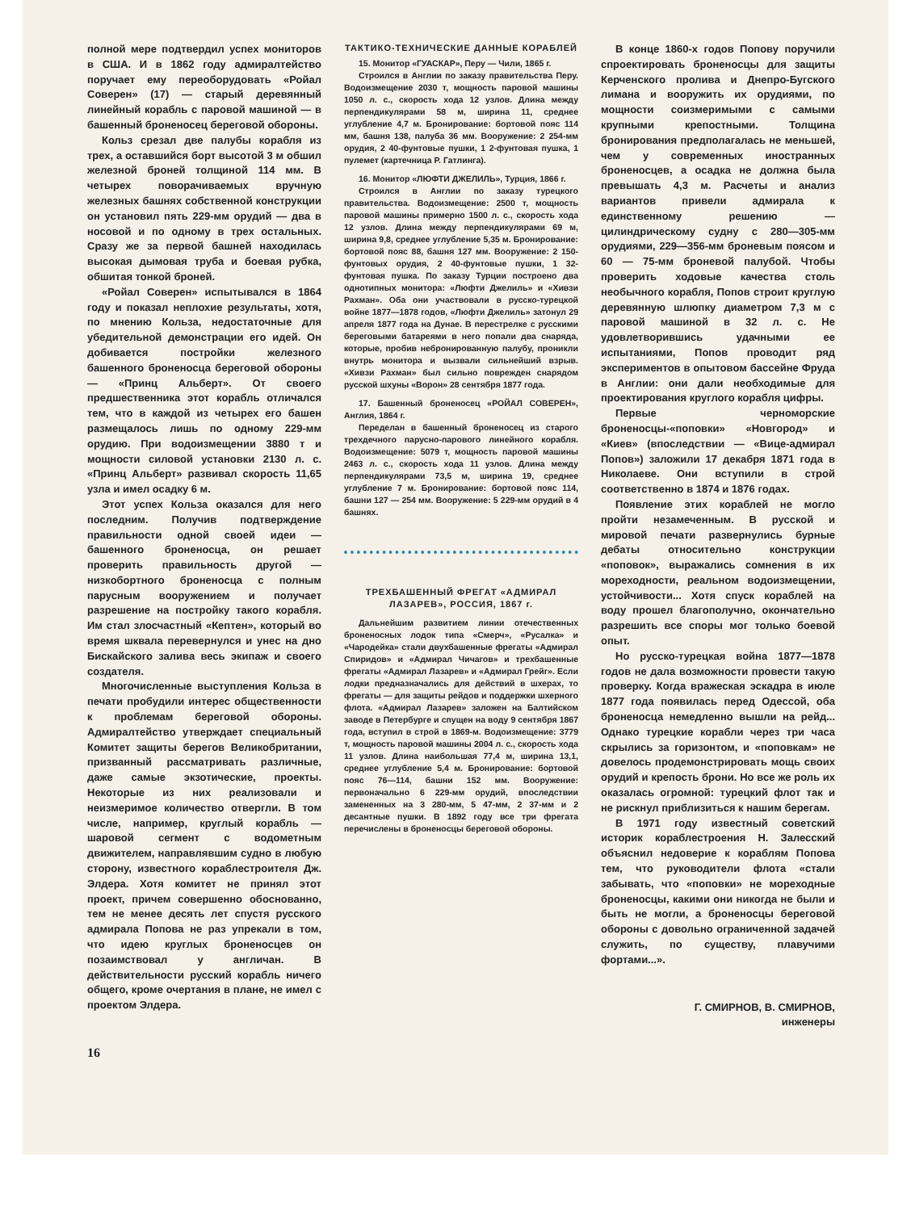полной мере подтвердил успех мониторов в США. И в 1862 году адмиралтейство поручает ему переоборудовать «Ройал Соверен» (17) — старый деревянный линейный корабль с паровой машиной — в башенный броненосец береговой обороны.
Кольз срезал две палубы корабля из трех, а оставшийся борт высотой 3 м обшил железной броней толщиной 114 мм. В четырех поворачиваемых вручную железных башнях собственной конструкции он установил пять 229-мм орудий — два в носовой и по одному в трех остальных. Сразу же за первой башней находилась высокая дымовая труба и боевая рубка, обшитая тонкой броней.
«Ройал Соверен» испытывался в 1864 году и показал неплохие результаты, хотя, по мнению Кольза, недостаточные для убедительной демонстрации его идей. Он добивается постройки железного башенного броненосца береговой обороны — «Принц Альберт». От своего предшественника этот корабль отличался тем, что в каждой из четырех его башен размещалось лишь по одному 229-мм орудию. При водоизмещении 3880 т и мощности силовой установки 2130 л. с. «Принц Альберт» развивал скорость 11,65 узла и имел осадку 6 м.
Этот успех Кольза оказался для него последним. Получив подтверждение правильности одной своей идеи — башенного броненосца, он решает проверить правильность другой — низкобортного броненосца с полным парусным вооружением и получает разрешение на постройку такого корабля. Им стал злосчастный «Кептен», который во время шквала перевернулся и унес на дно Бискайского залива весь экипаж и своего создателя.
Многочисленные выступления Кольза в печати пробудили интерес общественности к проблемам береговой обороны. Адмиралтейство утверждает специальный Комитет защиты берегов Великобритании, призванный рассматривать различные, даже самые экзотические, проекты. Некоторые из них реализовали и неизмеримое количество отвергли. В том числе, например, круглый корабль — шаровой сегмент с водометным движителем, направлявшим судно в любую сторону, известного кораблестроителя Дж. Элдера. Хотя комитет не принял этот проект, причем совершенно обоснованно, тем не менее десять лет спустя русского адмирала Попова не раз упрекали в том, что идею круглых броненосцев он позаимствовал у англичан. В действительности русский корабль ничего общего, кроме очертания в плане, не имел с проектом Элдера.
16
ТАКТИКО-ТЕХНИЧЕСКИЕ ДАННЫЕ КОРАБЛЕЙ
15. Монитор «ГУАСКАР», Перу — Чили, 1865 г.
Строился в Англии по заказу правительства Перу. Водоизмещение 2030 т, мощность паровой машины 1050 л. с., скорость хода 12 узлов. Длина между перпендикулярами 58 м, ширина 11, среднее углубление 4,7 м. Бронирование: бортовой пояс 114 мм, башня 138, палуба 36 мм. Вооружение: 2 254-мм орудия, 2 40-фунтовые пушки, 1 2-фунтовая пушка, 1 пулемет (картечница Р. Гатлинга).
16. Монитор «ЛЮФТИ ДЖЕЛИЛЬ», Турция, 1866 г.
Строился в Англии по заказу турецкого правительства. Водоизмещение: 2500 т, мощность паровой машины примерно 1500 л. с., скорость хода 12 узлов. Длина между перпендикулярами 69 м, ширина 9,8, среднее углубление 5,35 м. Бронирование: бортовой пояс 88, башня 127 мм. Вооружение: 2 150-фунтовых орудия, 2 40-фунтовые пушки, 1 32-фунтовая пушка. По заказу Турции построено два однотипных монитора: «Люфти Джелиль» и «Хивзи Рахман». Оба они участвовали в русско-турецкой войне 1877—1878 годов, «Люфти Джелиль» затонул 29 апреля 1877 года на Дунае. В перестрелке с русскими береговыми батареями в него попали два снаряда, которые, пробив небронированную палубу, проникли внутрь монитора и вызвали сильнейший взрыв. «Хивзи Рахман» был сильно поврежден снарядом русской шхуны «Ворон» 28 сентября 1877 года.
17. Башенный броненосец «РОЙАЛ СОВЕРЕН», Англия, 1864 г.
Переделан в башенный броненосец из старого трехдечного парусно-парового линейного корабля. Водоизмещение: 5079 т, мощность паровой машины 2463 л. с., скорость хода 11 узлов. Длина между перпендикулярами 73,5 м, ширина 19, среднее углубление 7 м. Бронирование: бортовой пояс 114, башни 127 — 254 мм. Вооружение: 5 229-мм орудий в 4 башнях.
ТРЕХБАШЕННЫЙ ФРЕГАТ «АДМИРАЛ ЛАЗАРЕВ», РОССИЯ, 1867 г.
Дальнейшим развитием линии отечественных броненосных лодок типа «Смерч», «Русалка» и «Чародейка» стали двухбашенные фрегаты «Адмирал Спиридов» и «Адмирал Чичагов» и трехбашенные фрегаты «Адмирал Лазарев» и «Адмирал Грейг». Если лодки предназначались для действий в шхерах, то фрегаты — для защиты рейдов и поддержки шхерного флота. «Адмирал Лазарев» заложен на Балтийском заводе в Петербурге и спущен на воду 9 сентября 1867 года, вступил в строй в 1869-м. Водоизмещение: 3779 т, мощность паровой машины 2004 л. с., скорость хода 11 узлов. Длина наибольшая 77,4 м, ширина 13,1, среднее углубление 5,4 м. Бронирование: бортовой пояс 76—114, башни 152 мм. Вооружение: первоначально 6 229-мм орудий, впоследствии замененных на 3 280-мм, 5 47-мм, 2 37-мм и 2 десантные пушки. В 1892 году все три фрегата перечислены в броненосцы береговой обороны.
В конце 1860-х годов Попову поручили спроектировать броненосцы для защиты Керченского пролива и Днепро-Бугского лимана и вооружить их орудиями, по мощности соизмеримыми с самыми крупными крепостными. Толщина бронирования предполагалась не меньшей, чем у современных иностранных броненосцев, а осадка не должна была превышать 4,3 м. Расчеты и анализ вариантов привели адмирала к единственному решению — цилиндрическому судну с 280—305-мм орудиями, 229—356-мм броневым поясом и 60 — 75-мм броневой палубой. Чтобы проверить ходовые качества столь необычного корабля, Попов строит круглую деревянную шлюпку диаметром 7,3 м с паровой машиной в 32 л. с. Не удовлетворившись удачными ее испытаниями, Попов проводит ряд экспериментов в опытовом бассейне Фруда в Англии: они дали необходимые для проектирования круглого корабля цифры.
Первые черноморские броненосцы-«поповки» «Новгород» и «Киев» (впоследствии — «Вице-адмирал Попов») заложили 17 декабря 1871 года в Николаеве. Они вступили в строй соответственно в 1874 и 1876 годах.
Появление этих кораблей не могло пройти незамеченным. В русской и мировой печати развернулись бурные дебаты относительно конструкции «поповок», выражались сомнения в их мореходности, реальном водоизмещении, устойчивости... Хотя спуск кораблей на воду прошел благополучно, окончательно разрешить все споры мог только боевой опыт.
Но русско-турецкая война 1877—1878 годов не дала возможности провести такую проверку. Когда вражеская эскадра в июле 1877 года появилась перед Одессой, оба броненосца немедленно вышли на рейд... Однако турецкие корабли через три часа скрылись за горизонтом, и «поповкам» не довелось продемонстрировать мощь своих орудий и крепость брони. Но все же роль их оказалась огромной: турецкий флот так и не рискнул приблизиться к нашим берегам.
В 1971 году известный советский историк кораблестроения Н. Залесский объяснил недоверие к кораблям Попова тем, что руководители флота «стали забывать, что «поповки» не мореходные броненосцы, какими они никогда не были и быть не могли, а броненосцы береговой обороны с довольно ограниченной задачей служить, по существу, плавучими фортами...».
Г. СМИРНОВ, В. СМИРНОВ,
инженеры